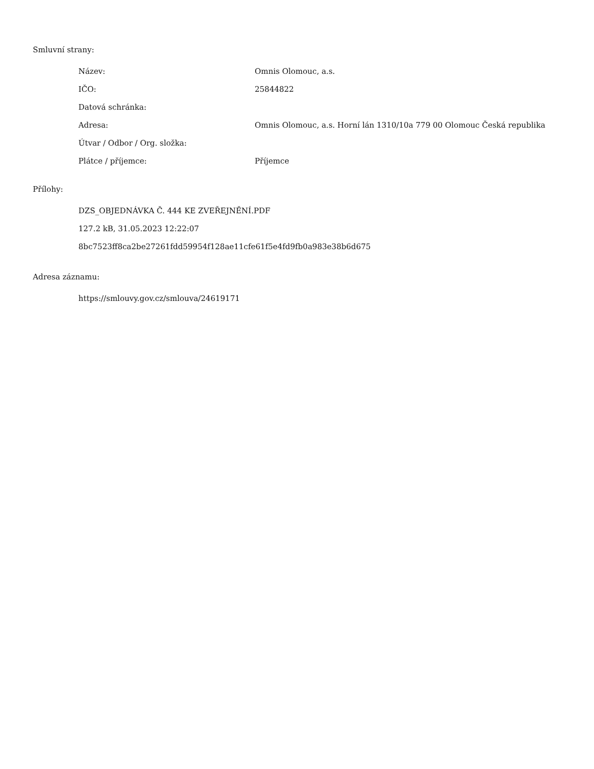Smluvní strany:
| Název: | Omnis Olomouc, a.s. |
| IČO: | 25844822 |
| Datová schránka: | |
| Adresa: | Omnis Olomouc, a.s. Horní lán 1310/10a 779 00 Olomouc Česká republika |
| Útvar / Odbor / Org. složka: | |
| Plátce / příjemce: | Příjemce |
Přílohy:
DZS_OBJEDNÁVKA Č. 444 KE ZVEŘEJNĚNÍ.PDF
127.2 kB, 31.05.2023 12:22:07
8bc7523ff8ca2be27261fdd59954f128ae11cfe61f5e4fd9fb0a983e38b6d675
Adresa záznamu:
https://smlouvy.gov.cz/smlouva/24619171